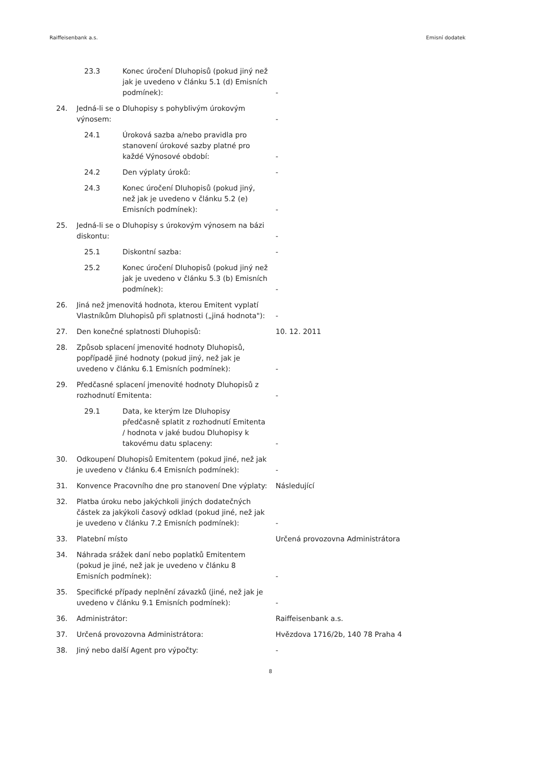Raiffeisenbank a.s. Emisní dodatek
| 23.3 Konec úročení Dluhopisů (pokud jiný než jak je uvedeno v článku 5.1 (d) Emisních podmínek): | | - |
| 24. | Jedná-li se o Dluhopisy s pohyblivým úrokovým výnosem: | - |
| 24.1 Úroková sazba a/nebo pravidla pro stanovení úrokové sazby platné pro každé Výnosové období: | | - |
| 24.2 Den výplaty úroků: | | - |
| 24.3 Konec úročení Dluhopisů (pokud jiný, než jak je uvedeno v článku 5.2 (e) Emisních podmínek): | | - |
| 25. | Jedná-li se o Dluhopisy s úrokovým výnosem na bázi diskontu: | - |
| 25.1 Diskontní sazba: | | - |
| 25.2 Konec úročení Dluhopisů (pokud jiný než jak je uvedeno v článku 5.3 (b) Emisních podmínek): | | - |
| 26. | Jiná než jmenovitá hodnota, kterou Emitent vyplatí Vlastníkům Dluhopisů při splatnosti („jiná hodnota"): | - |
| 27. | Den konečné splatnosti Dluhopisů: | 10. 12. 2011 |
| 28. | Způsob splacení jmenovité hodnoty Dluhopisů, popřípadě jiné hodnoty (pokud jiný, než jak je uvedeno v článku 6.1 Emisních podmínek): | - |
| 29. | Předčasné splacení jmenovité hodnoty Dluhopisů z rozhodnutí Emitenta: | - |
| 29.1 Data, ke kterým lze Dluhopisy předčasně splatit z rozhodnutí Emitenta / hodnota v jaké budou Dluhopisy k takovému datu splaceny: | | - |
| 30. | Odkoupení Dluhopisů Emitentem (pokud jiné, než jak je uvedeno v článku 6.4 Emisních podmínek): | - |
| 31. | Konvence Pracovního dne pro stanovení Dne výplaty: | Následující |
| 32. | Platba úroku nebo jakýchkoli jiných dodatečných částek za jakýkoli časový odklad (pokud jiné, než jak je uvedeno v článku 7.2 Emisních podmínek): | - |
| 33. | Platební místo | Určená provozovna Administrátora |
| 34. | Náhrada srážek daní nebo poplatků Emitentem (pokud je jiné, než jak je uvedeno v článku 8 Emisních podmínek): | - |
| 35. | Specifické případy neplnění závazků (jiné, než jak je uvedeno v článku 9.1 Emisních podmínek): | - |
| 36. | Administrátor: | Raiffeisenbank a.s. |
| 37. | Určená provozovna Administrátora: | Hvězdova 1716/2b, 140 78 Praha 4 |
| 38. | Jiný nebo další Agent pro výpočty: | - |
8